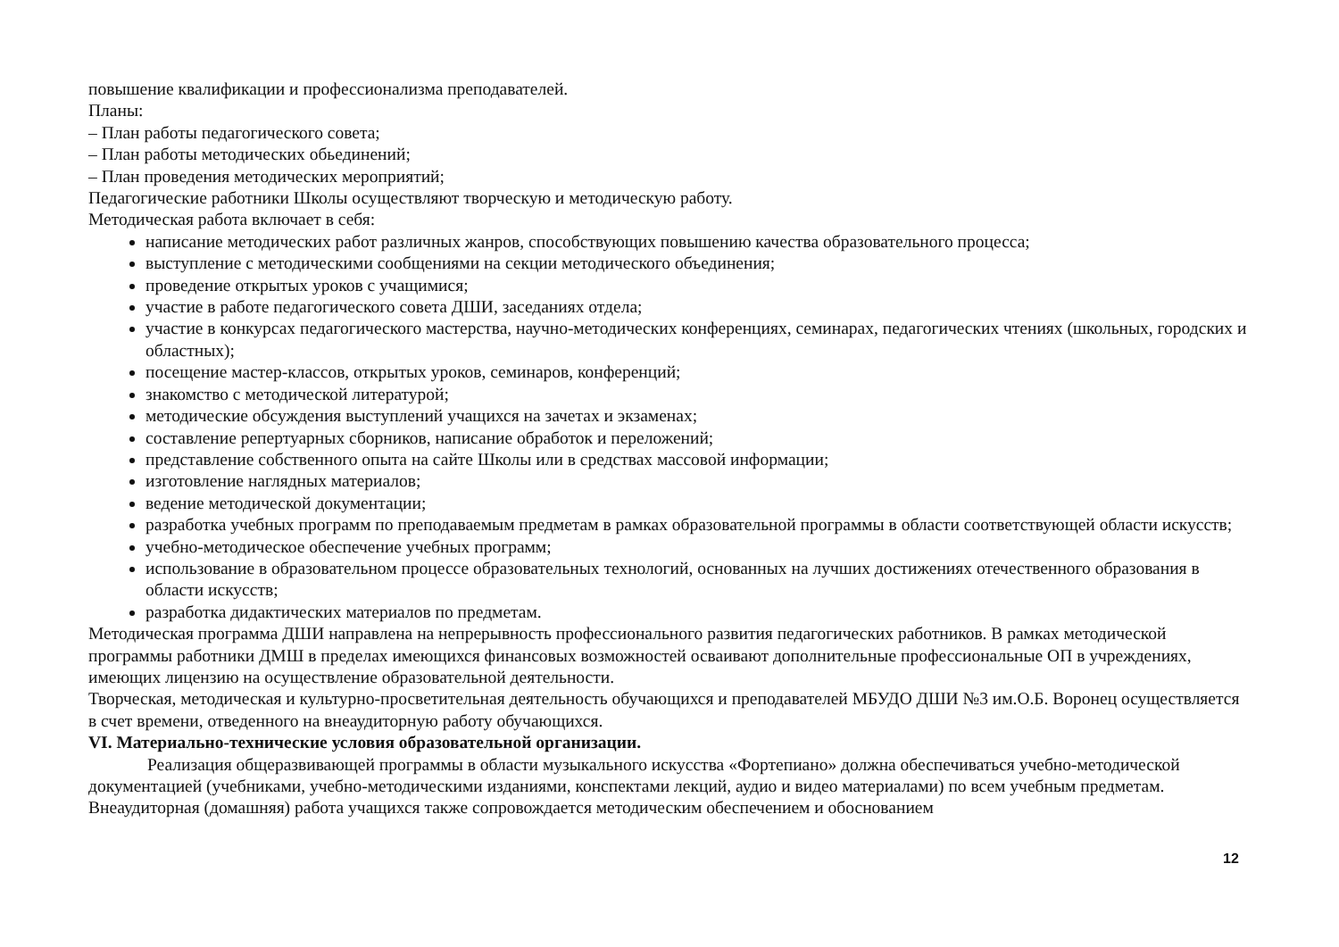повышение квалификации и профессионализма преподавателей.
Планы:
– План работы педагогического совета;
– План работы методических обьединений;
– План проведения методических мероприятий;
Педагогические работники Школы осуществляют творческую и методическую работу.
Методическая работа включает в себя:
написание методических работ различных жанров, способствующих повышению качества образовательного процесса;
выступление с методическими сообщениями на секции методического объединения;
проведение открытых уроков с учащимися;
участие в работе педагогического совета ДШИ, заседаниях отдела;
участие в конкурсах педагогического мастерства, научно-методических конференциях, семинарах, педагогических чтениях (школьных, городских и областных);
посещение мастер-классов, открытых уроков, семинаров, конференций;
знакомство с методической литературой;
методические обсуждения выступлений учащихся на зачетах и экзаменах;
составление репертуарных сборников, написание обработок и переложений;
представление собственного опыта на сайте Школы или в средствах массовой информации;
изготовление наглядных материалов;
ведение методической документации;
разработка учебных программ по преподаваемым предметам в рамках образовательной программы в области соответствующей области искусств;
учебно-методическое обеспечение учебных программ;
использование в образовательном процессе образовательных технологий, основанных на лучших достижениях отечественного образования в области искусств;
разработка дидактических материалов по предметам.
Методическая программа ДШИ направлена на непрерывность профессионального развития педагогических работников. В рамках методической программы работники ДМШ в пределах имеющихся финансовых возможностей осваивают дополнительные профессиональные ОП в учреждениях, имеющих лицензию на осуществление образовательной деятельности.
Творческая, методическая и культурно-просветительная деятельность обучающихся и преподавателей МБУДО ДШИ №3 им.О.Б. Воронец осуществляется в счет времени, отведенного на внеаудиторную работу обучающихся.
VI. Материально-технические условия образовательной организации.
Реализация общеразвивающей программы в области музыкального искусства «Фортепиано» должна обеспечиваться учебно-методической документацией (учебниками, учебно-методическими изданиями, конспектами лекций, аудио и видео материалами) по всем учебным предметам. Внеаудиторная (домашняя) работа учащихся также сопровождается методическим обеспечением и обоснованием
12